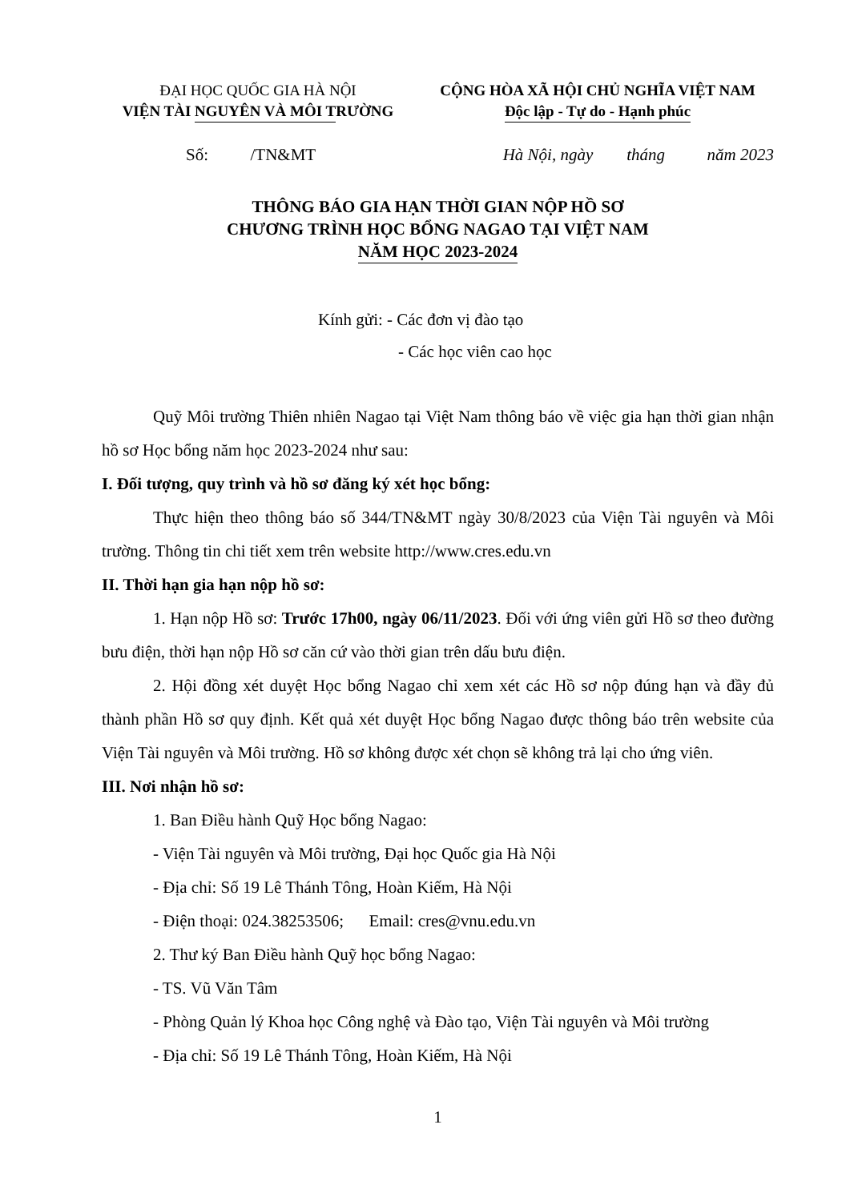ĐẠI HỌC QUỐC GIA HÀ NỘI
VIỆN TÀI NGUYÊN VÀ MÔI TRƯỜNG
CỘNG HÒA XÃ HỘI CHỦ NGHĨA VIỆT NAM
Độc lập - Tự do - Hạnh phúc
Số: /TN&MT Hà Nội, ngày tháng năm 2023
THÔNG BÁO GIA HẠN THỜI GIAN NỘP HỒ SƠ
CHƯƠNG TRÌNH HỌC BỔNG NAGAO TẠI VIỆT NAM
NĂM HỌC 2023-2024
Kính gửi: - Các đơn vị đào tạo
- Các học viên cao học
Quỹ Môi trường Thiên nhiên Nagao tại Việt Nam thông báo về việc gia hạn thời gian nhận hồ sơ Học bổng năm học 2023-2024 như sau:
I. Đối tượng, quy trình và hồ sơ đăng ký xét học bổng:
Thực hiện theo thông báo số 344/TN&MT ngày 30/8/2023 của Viện Tài nguyên và Môi trường. Thông tin chi tiết xem trên website http://www.cres.edu.vn
II. Thời hạn gia hạn nộp hồ sơ:
1. Hạn nộp Hồ sơ: Trước 17h00, ngày 06/11/2023. Đối với ứng viên gửi Hồ sơ theo đường bưu điện, thời hạn nộp Hồ sơ căn cứ vào thời gian trên dấu bưu điện.
2. Hội đồng xét duyệt Học bổng Nagao chỉ xem xét các Hồ sơ nộp đúng hạn và đầy đủ thành phần Hồ sơ quy định. Kết quả xét duyệt Học bổng Nagao được thông báo trên website của Viện Tài nguyên và Môi trường. Hồ sơ không được xét chọn sẽ không trả lại cho ứng viên.
III. Nơi nhận hồ sơ:
1. Ban Điều hành Quỹ Học bổng Nagao:
- Viện Tài nguyên và Môi trường, Đại học Quốc gia Hà Nội
- Địa chỉ: Số 19 Lê Thánh Tông, Hoàn Kiếm, Hà Nội
- Điện thoại: 024.38253506; Email: cres@vnu.edu.vn
2. Thư ký Ban Điều hành Quỹ học bổng Nagao:
- TS. Vũ Văn Tâm
- Phòng Quản lý Khoa học Công nghệ và Đào tạo, Viện Tài nguyên và Môi trường
- Địa chỉ: Số 19 Lê Thánh Tông, Hoàn Kiếm, Hà Nội
1